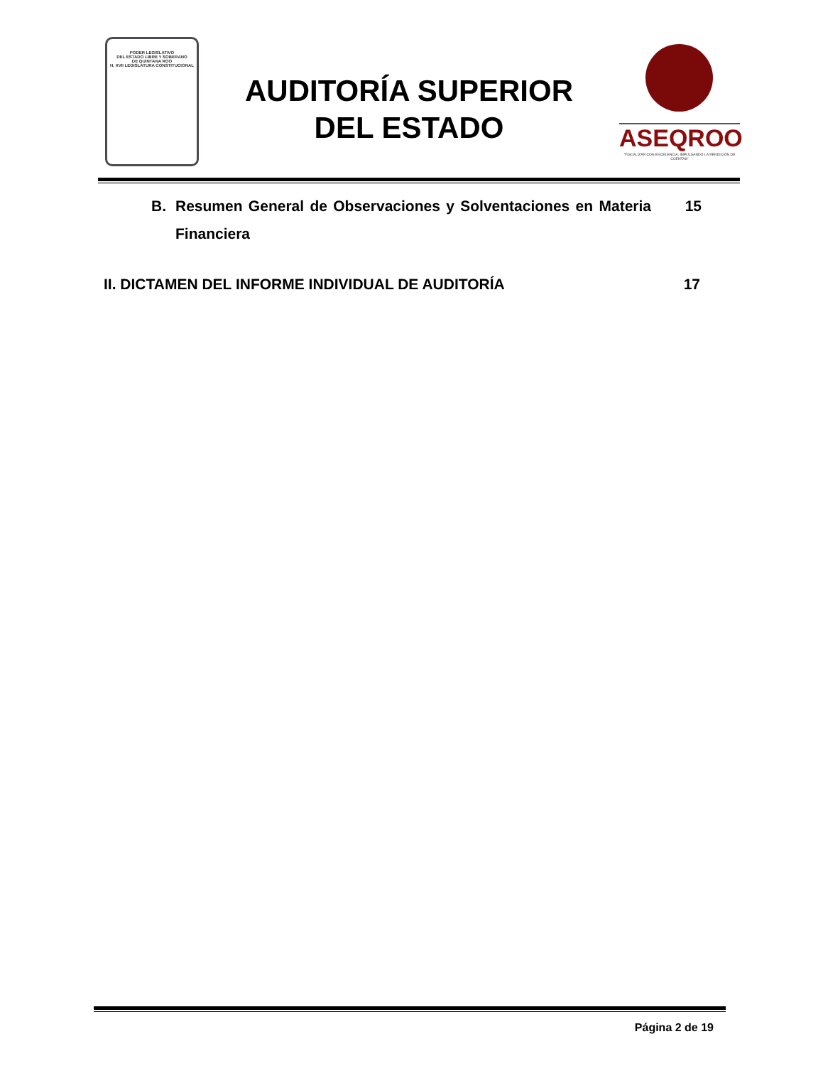PODER LEGISLATIVO
DEL ESTADO LIBRE Y SOBERANO
DE QUINTANA ROO
H. XVII LEGISLATURA CONSTITUCIONAL
AUDITORÍA SUPERIOR
DEL ESTADO
ASEQROO
"FISCALIZAR CON EXCELENCIA, IMPULSANDO LA RENDICIÓN DE CUENTAS"
B. Resumen General de Observaciones y Solventaciones en Materia Financiera
15
II. DICTAMEN DEL INFORME INDIVIDUAL DE AUDITORÍA 17
Página 2 de 19